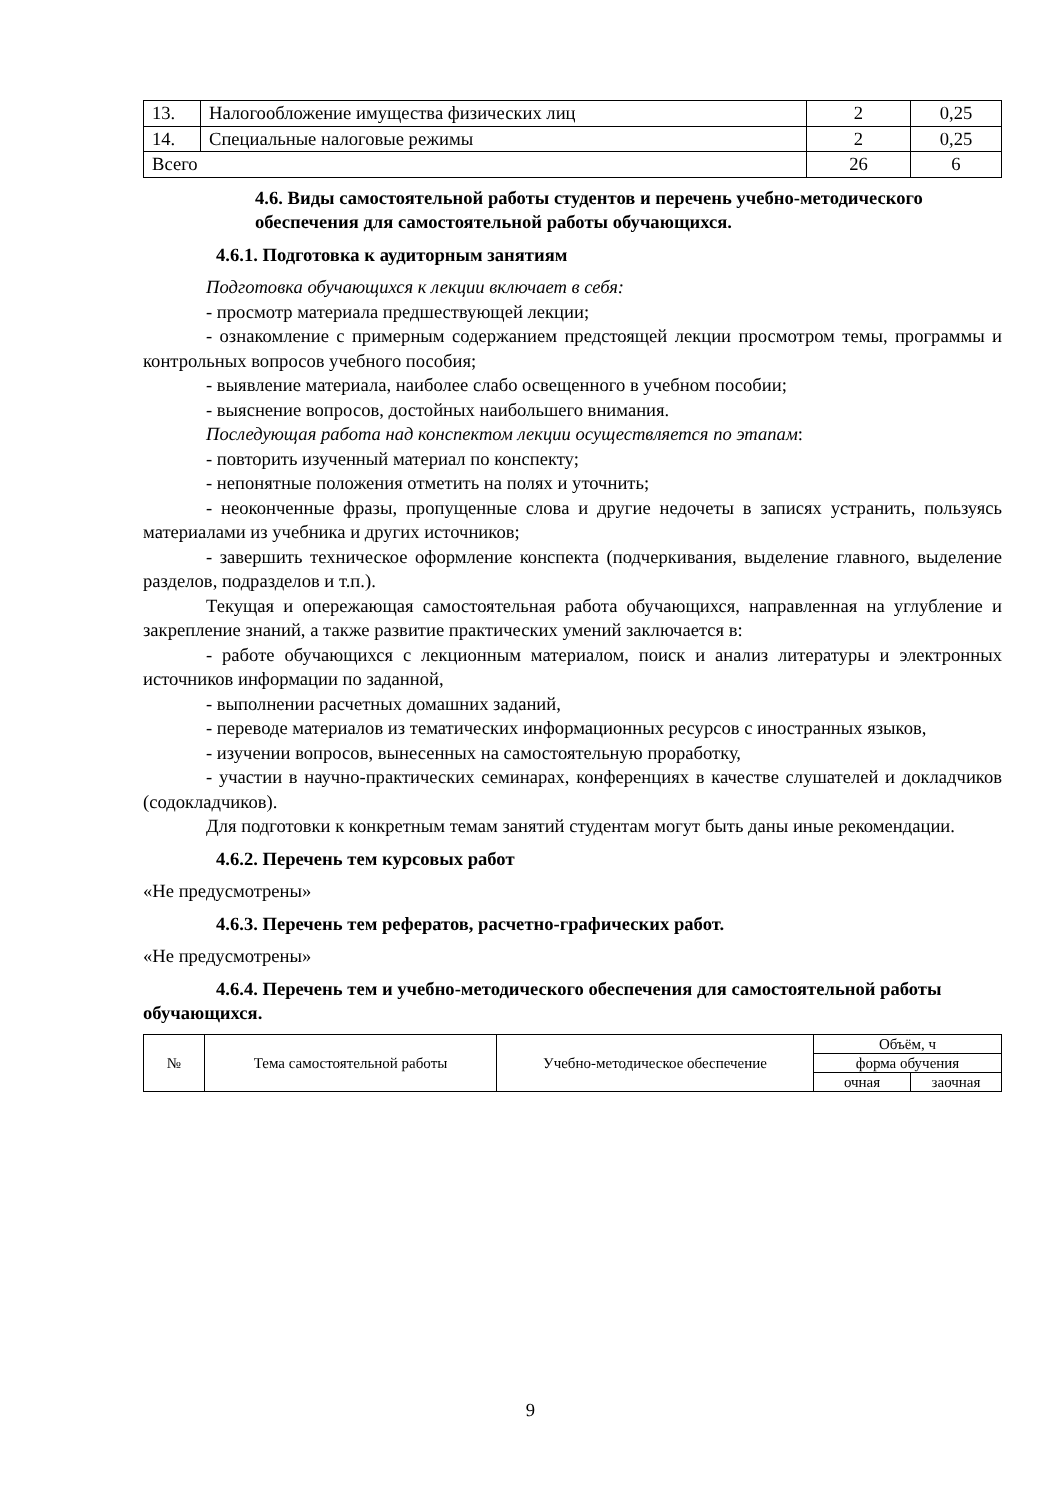| 13. | Налогообложение имущества физических лиц | 2 | 0,25 |
| 14. | Специальные налоговые режимы | 2 | 0,25 |
| Всего | | 26 | 6 |
4.6. Виды самостоятельной работы студентов и перечень учебно-методического обеспечения для самостоятельной работы обучающихся.
4.6.1. Подготовка к аудиторным занятиям
Подготовка обучающихся к лекции включает в себя:
- просмотр материала предшествующей лекции;
- ознакомление с примерным содержанием предстоящей лекции просмотром темы, программы и контрольных вопросов учебного пособия;
- выявление материала, наиболее слабо освещенного в учебном пособии;
- выяснение вопросов, достойных наибольшего внимания.
Последующая работа над конспектом лекции осуществляется по этапам:
- повторить изученный материал по конспекту;
- непонятные положения отметить на полях и уточнить;
- неоконченные фразы, пропущенные слова и другие недочеты в записях устранить, пользуясь материалами из учебника и других источников;
- завершить техническое оформление конспекта (подчеркивания, выделение главного, выделение разделов, подразделов и т.п.).
Текущая и опережающая самостоятельная работа обучающихся, направленная на углубление и закрепление знаний, а также развитие практических умений заключается в:
- работе обучающихся с лекционным материалом, поиск и анализ литературы и электронных источников информации по заданной,
- выполнении расчетных домашних заданий,
- переводе материалов из тематических информационных ресурсов с иностранных языков,
- изучении вопросов, вынесенных на самостоятельную проработку,
- участии в научно-практических семинарах, конференциях в качестве слушателей и докладчиков (содокладчиков).
Для подготовки к конкретным темам занятий студентам могут быть даны иные рекомендации.
4.6.2. Перечень тем курсовых работ
«Не предусмотрены»
4.6.3. Перечень тем рефератов, расчетно-графических работ.
«Не предусмотрены»
4.6.4. Перечень тем и учебно-методического обеспечения для самостоятельной работы обучающихся.
| № | Тема самостоятельной работы | Учебно-методическое обеспечение | Объём, ч | |
| | | | форма обучения | |
| | | | очная | заочная |
9